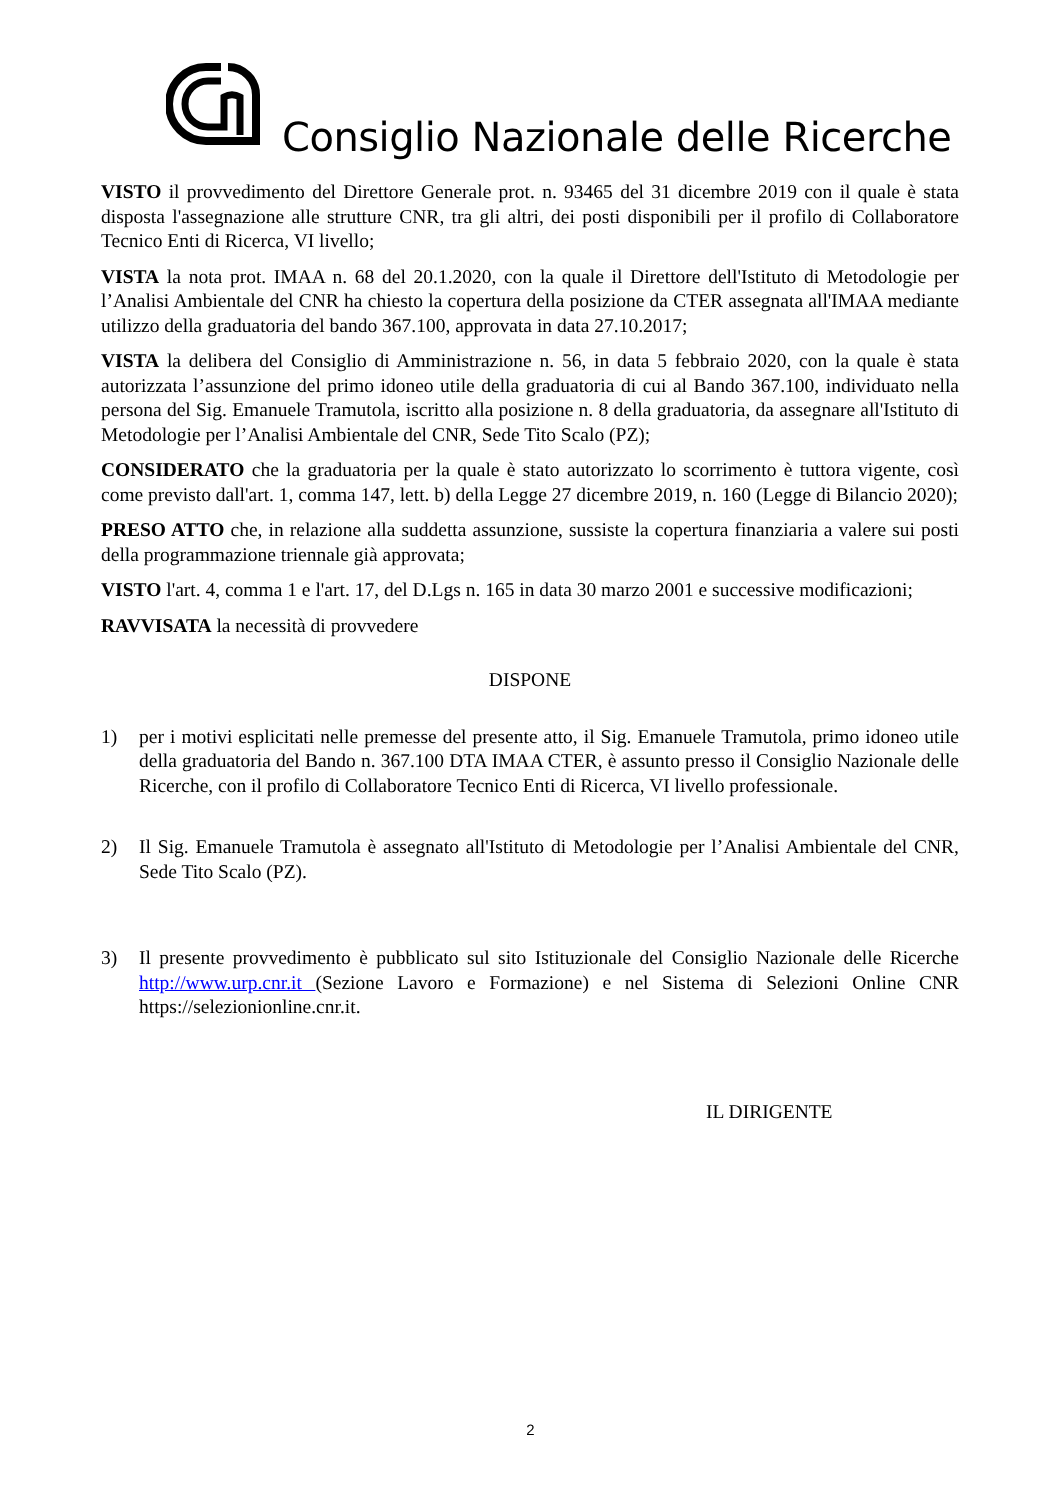Consiglio Nazionale delle Ricerche
VISTO il provvedimento del Direttore Generale prot. n. 93465 del 31 dicembre 2019 con il quale è stata disposta l'assegnazione alle strutture CNR, tra gli altri, dei posti disponibili per il profilo di Collaboratore Tecnico Enti di Ricerca, VI livello;
VISTA la nota prot. IMAA n. 68 del 20.1.2020, con la quale il Direttore dell'Istituto di Metodologie per l’Analisi Ambientale del CNR ha chiesto la copertura della posizione da CTER assegnata all'IMAA mediante utilizzo della graduatoria del bando 367.100, approvata in data 27.10.2017;
VISTA la delibera del Consiglio di Amministrazione n. 56, in data 5 febbraio 2020, con la quale è stata autorizzata l’assunzione del primo idoneo utile della graduatoria di cui al Bando 367.100, individuato nella persona del Sig. Emanuele Tramutola, iscritto alla posizione n. 8 della graduatoria, da assegnare all'Istituto di Metodologie per l’Analisi Ambientale del CNR, Sede Tito Scalo (PZ);
CONSIDERATO che la graduatoria per la quale è stato autorizzato lo scorrimento è tuttora vigente, così come previsto dall'art. 1, comma 147, lett. b) della Legge 27 dicembre 2019, n. 160 (Legge di Bilancio 2020);
PRESO ATTO che, in relazione alla suddetta assunzione, sussiste la copertura finanziaria a valere sui posti della programmazione triennale già approvata;
VISTO l'art. 4, comma 1 e l'art. 17, del D.Lgs n. 165 in data 30 marzo 2001 e successive modificazioni;
RAVVISATA la necessità di provvedere
DISPONE
1) per i motivi esplicitati nelle premesse del presente atto, il Sig. Emanuele Tramutola, primo idoneo utile della graduatoria del Bando n. 367.100 DTA IMAA CTER, è assunto presso il Consiglio Nazionale delle Ricerche, con il profilo di Collaboratore Tecnico Enti di Ricerca, VI livello professionale.
2) Il Sig. Emanuele Tramutola è assegnato all'Istituto di Metodologie per l’Analisi Ambientale del CNR, Sede Tito Scalo (PZ).
3) Il presente provvedimento è pubblicato sul sito Istituzionale del Consiglio Nazionale delle Ricerche http://www.urp.cnr.it (Sezione Lavoro e Formazione) e nel Sistema di Selezioni Online CNR https://selezionionline.cnr.it.
IL DIRIGENTE
2